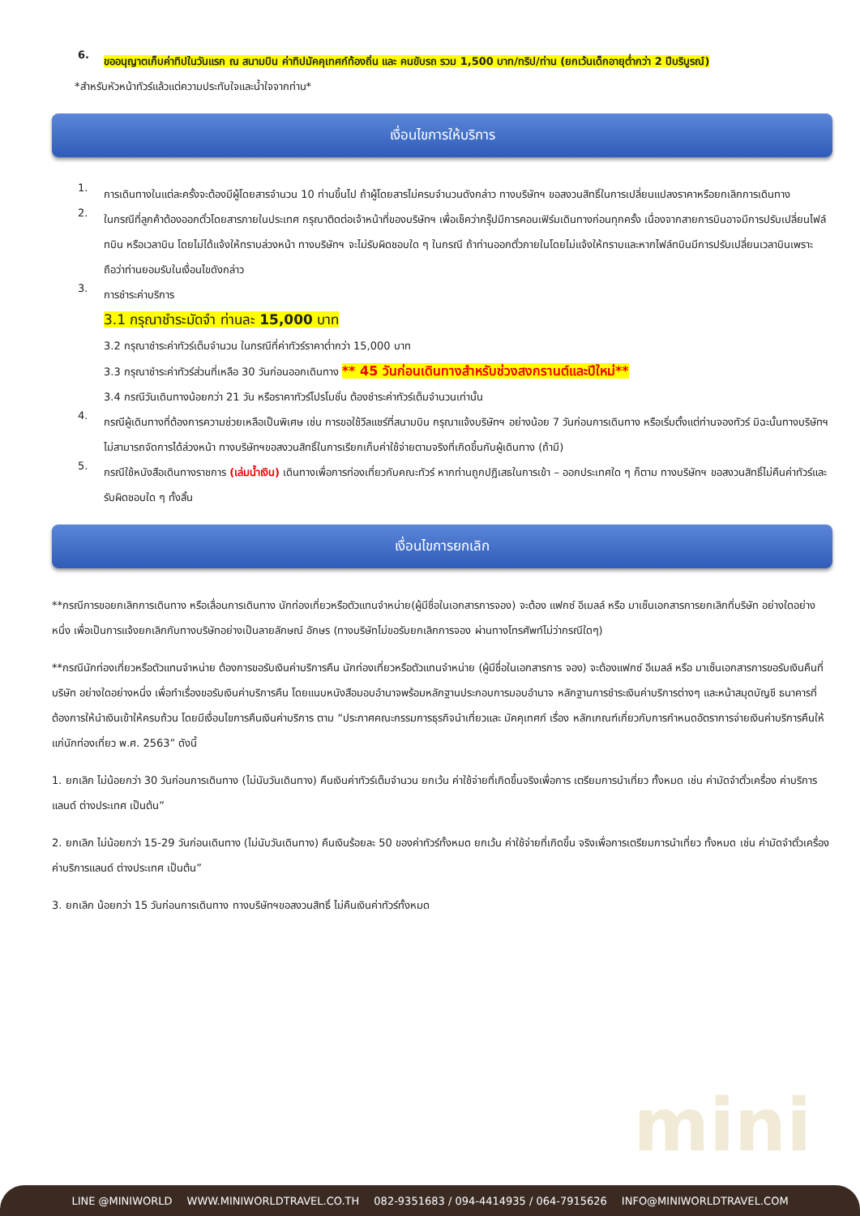6.
ขออนุญาตเก็บค่าทิปในวันแรก ณ สนามบิน ค่าทิปมัคคุเทศก์ท้องถิ่น และ คนขับรถ รวม 1,500 บาท/ทริป/ท่าน (ยกเว้นเด็กอายุต่ำกว่า 2 ปีบริบูรณ์)
*สำหรับหัวหน้าทัวร์แล้วแต่ความประทับใจและน้ำใจจากท่าน*
เงื่อนไขการให้บริการ
1.
การเดินทางในแต่ละครั้งจะต้องมีผู้โดยสารจำนวน 10 ท่านขึ้นไป ถ้าผู้โดยสารไม่ครบจำนวนดังกล่าว ทางบริษัทฯ ขอสงวนสิทธิ์ในการเปลี่ยนแปลงราคาหรือยกเลิกการเดินทาง
2.
ในกรณีที่ลูกค้าต้องออกตั๋วโดยสารภายในประเทศ กรุณาติดต่อเจ้าหน้าที่ของบริษัทฯ เพื่อเช็คว่ากรุ๊ปมีการคอนเฟิร์มเดินทางก่อนทุกครั้ง เนื่องจากสายการบินอาจมีการปรับเปลี่ยนไฟล์ทบิน หรือเวลาบิน โดยไม่ได้แจ้งให้ทราบล่วงหน้า ทางบริษัทฯ จะไม่รับผิดชอบใด ๆ ในกรณี ถ้าท่านออกตั๋วภายในโดยไม่แจ้งให้ทราบและหากไฟล์ทบินมีการปรับเปลี่ยนเวลาบินเพราะถือว่าท่านยอมรับในเงื่อนไขดังกล่าว
3.
การชำระค่าบริการ
3.1 กรุณาชำระมัดจำ ท่านละ 15,000 บาท
3.2 กรุณาชำระค่าทัวร์เต็มจำนวน ในกรณีที่ค่าทัวร์ราคาต่ำกว่า 15,000 บาท
3.3 กรุณาชำระค่าทัวร์ส่วนที่เหลือ 30 วันก่อนออกเดินทาง ** 45 วันก่อนเดินทางสำหรับช่วงสงกรานต์และปีใหม่**
3.4 กรณีวันเดินทางน้อยกว่า 21 วัน หรือราคาทัวร์โปรโมชั่น ต้องชำระค่าทัวร์เต็มจำนวนเท่านั้น
4.
กรณีผู้เดินทางที่ต้องการความช่วยเหลือเป็นพิเศษ เช่น การขอใช้วีลแชร์ที่สนามบิน กรุณาแจ้งบริษัทฯ อย่างน้อย 7 วันก่อนการเดินทาง หรือเริ่มตั้งแต่ท่านจองทัวร์ มิฉะนั้นทางบริษัทฯไม่สามารถจัดการได้ล่วงหน้า ทางบริษัทฯขอสงวนสิทธิ์ในการเรียกเก็บค่าใช้จ่ายตามจริงที่เกิดขึ้นกับผู้เดินทาง (ถ้ามี)
5.
กรณีใช้หนังสือเดินทางราชการ (เล่มน้ำเงิน) เดินทางเพื่อการท่องเที่ยวกับคณะทัวร์ หากท่านถูกปฏิเสธในการเข้า – ออกประเทศใด ๆ ก็ตาม ทางบริษัทฯ ขอสงวนสิทธิ์ไม่คืนค่าทัวร์และรับผิดชอบใด ๆ ทั้งสิ้น
เงื่อนไขการยกเลิก
**กรณีการขอยกเลิกการเดินทาง หรือเลื่อนการเดินทาง นักท่องเที่ยวหรือตัวแทนจำหน่าย(ผู้มีชื่อในเอกสารการจอง) จะต้อง แฟกซ์ อีเมลล์ หรือ มาเซ็นเอกสารการยกเลิกที่บริษัท อย่างใดอย่างหนึ่ง เพื่อเป็นการแจ้งยกเลิกกับทางบริษัทอย่างเป็นลายลักษณ์ อักษร (ทางบริษัทไม่ขอรับยกเลิกการจอง ผ่านทางโทรศัพท์ไม่ว่ากรณีใดๆ)
**กรณีนักท่องเที่ยวหรือตัวแทนจำหน่าย ต้องการขอรับเงินค่าบริการคืน นักท่องเที่ยวหรือตัวแทนจำหน่าย (ผู้มีชื่อในเอกสารการ จอง) จะต้องแฟกซ์ อีเมลล์ หรือ มาเซ็นเอกสารการขอรับเงินคืนที่บริษัท อย่างใดอย่างหนึ่ง เพื่อทำเรื่องขอรับเงินค่าบริการคืน โดยแนบหนังสือมอบอำนาจพร้อมหลักฐานประกอบการมอบอำนาจ หลักฐานการชำระเงินค่าบริการต่างๆ และหน้าสมุดบัญชี ธนาคารที่ต้องการให้นำเงินเข้าให้ครบถ้วน โดยมีเงื่อนไขการคืนเงินค่าบริการ ตาม “ประกาศคณะกรรมการธุรกิจนำเที่ยวและ มัคคุเทศก์ เรื่อง หลักเกณฑ์เกี่ยวกับการกำหนดอัตราการจ่ายเงินค่าบริการคืนให้แก่นักท่องเที่ยว พ.ศ. 2563” ดังนี้
1. ยกเลิก ไม่น้อยกว่า 30 วันก่อนการเดินทาง (ไม่นับวันเดินทาง) คืนเงินค่าทัวร์เต็มจำนวน ยกเว้น ค่าใช้จ่ายที่เกิดขึ้นจริงเพื่อการ เตรียมการนำเที่ยว ทั้งหมด เช่น ค่ามัดจำตั๋วเครื่อง ค่าบริการแลนด์ ต่างประเทศ เป็นต้น”
2. ยกเลิก ไม่น้อยกว่า 15-29 วันก่อนเดินทาง (ไม่นับวันเดินทาง) คืนเงินร้อยละ 50 ของค่าทัวร์ทั้งหมด ยกเว้น ค่าใช้จ่ายที่เกิดขึ้น จริงเพื่อการเตรียมการนำเที่ยว ทั้งหมด เช่น ค่ามัดจำตั๋วเครื่อง ค่าบริการแลนด์ ต่างประเทศ เป็นต้น”
3. ยกเลิก น้อยกว่า 15 วันก่อนการเดินทาง ทางบริษัทฯขอสงวนสิทธิ์ ไม่คืนเงินค่าทัวร์ทั้งหมด
mini
LINE @MINIWORLD WWW.MINIWORLDTRAVEL.CO.TH 082-9351683 / 094-4414935 / 064-7915626 INFO@MINIWORLDTRAVEL.COM